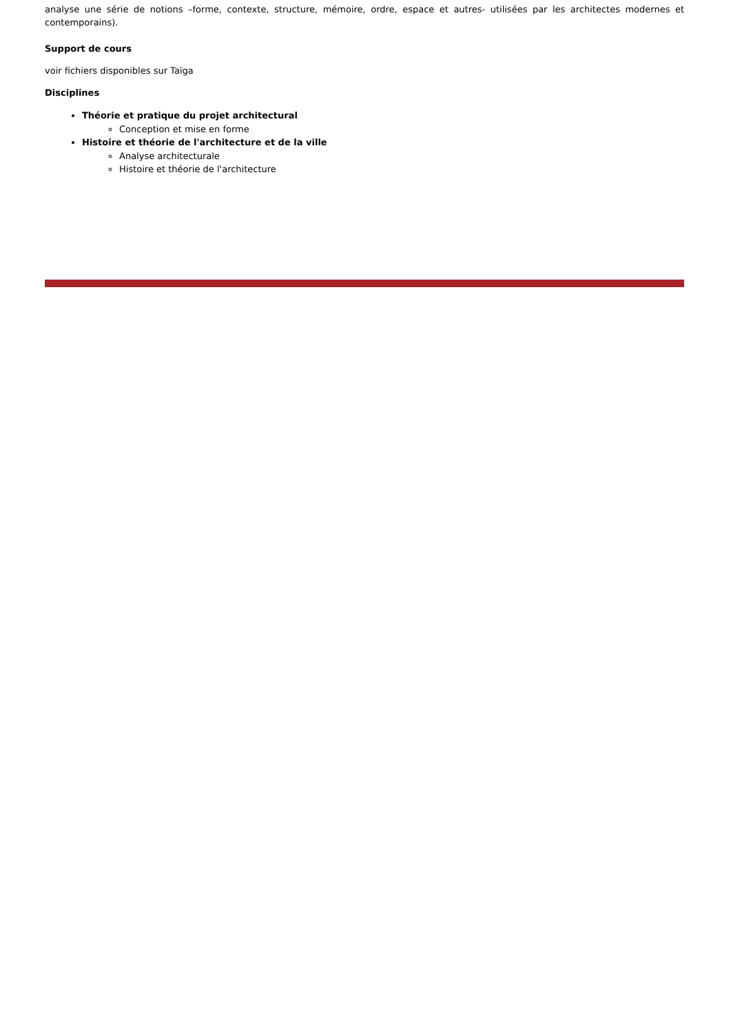analyse une série de notions –forme, contexte, structure, mémoire, ordre, espace et autres- utilisées par les architectes modernes et contemporains).
Support de cours
voir fichiers disponibles sur Taïga
Disciplines
Théorie et pratique du projet architectural
Conception et mise en forme
Histoire et théorie de l'architecture et de la ville
Analyse architecturale
Histoire et théorie de l'architecture